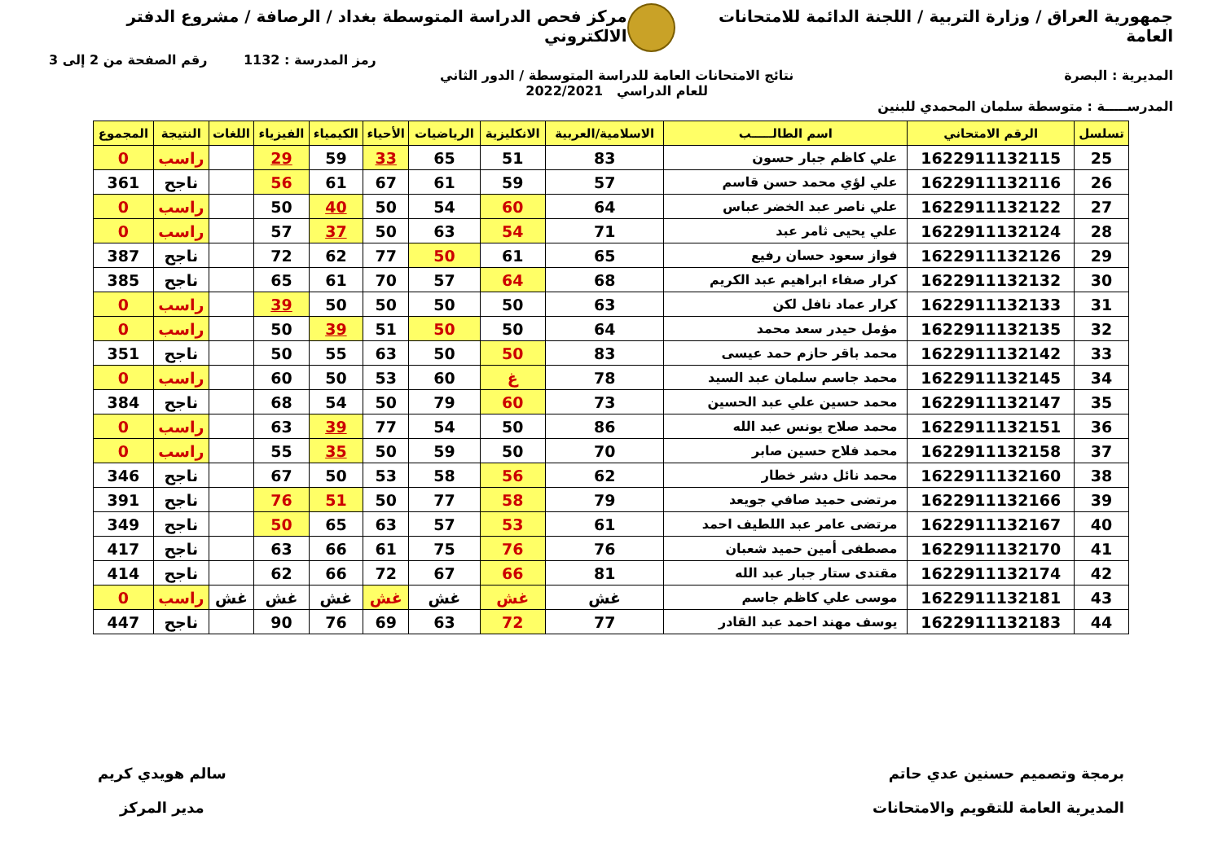جمهورية العراق / وزارة التربية / اللجنة الدائمة للامتحانات العامة
مركز فحص الدراسة المتوسطة بغداد / الرصافة / مشروع الدفتر الالكتروني
رمز المدرسة : 1132 رقم الصفحة من 2 إلى 3
المديرية : البصرة نتائج الامتحانات العامة للدراسة المتوسطة / الدور الثاني
للعام الدراسي 2022/2021
المدرســـــة : متوسطة سلمان المحمدي للبنين
| تسلسل | الرقم الامتحاني | اسم الطالـــــب | الاسلامية/العربية | الانكليزية | الرياضيات | الأحياء | الكيمياء | الفيزياء | اللغات | النتيجة | المجموع |
| --- | --- | --- | --- | --- | --- | --- | --- | --- | --- | --- | --- |
| 25 | 1622911132115 | علي كاظم جبار حسون | 83 | 51 | 65 | 33 | 59 | 29 | | راسب | 0 |
| 26 | 1622911132116 | علي لؤي محمد حسن قاسم | 57 | 59 | 61 | 67 | 61 | 56 | | ناجح | 361 |
| 27 | 1622911132122 | علي ناصر عبد الخضر عباس | 64 | 60 | 54 | 50 | 40 | 50 | | راسب | 0 |
| 28 | 1622911132124 | علي يحيى ثامر عبد | 71 | 54 | 63 | 50 | 37 | 57 | | راسب | 0 |
| 29 | 1622911132126 | فواز سعود حسان رفيع | 65 | 61 | 50 | 77 | 62 | 72 | | ناجح | 387 |
| 30 | 1622911132132 | كرار صفاء ابراهيم عبد الكريم | 68 | 64 | 57 | 70 | 61 | 65 | | ناجح | 385 |
| 31 | 1622911132133 | كرار عماد نافل لكن | 63 | 50 | 50 | 50 | 50 | 39 | | راسب | 0 |
| 32 | 1622911132135 | مؤمل حيدر سعد محمد | 64 | 50 | 50 | 51 | 39 | 50 | | راسب | 0 |
| 33 | 1622911132142 | محمد باقر حازم حمد عيسى | 83 | 50 | 50 | 63 | 55 | 50 | | ناجح | 351 |
| 34 | 1622911132145 | محمد جاسم سلمان عبد السيد | 78 | غ | 60 | 53 | 50 | 60 | | راسب | 0 |
| 35 | 1622911132147 | محمد حسين علي عبد الحسين | 73 | 60 | 79 | 50 | 54 | 68 | | ناجح | 384 |
| 36 | 1622911132151 | محمد صلاح يونس عبد الله | 86 | 50 | 54 | 77 | 39 | 63 | | راسب | 0 |
| 37 | 1622911132158 | محمد فلاح حسين صابر | 70 | 50 | 59 | 50 | 35 | 55 | | راسب | 0 |
| 38 | 1622911132160 | محمد نائل دشر خطار | 62 | 56 | 58 | 53 | 50 | 67 | | ناجح | 346 |
| 39 | 1622911132166 | مرتضى حميد صافي جويعد | 79 | 58 | 77 | 50 | 51 | 76 | | ناجح | 391 |
| 40 | 1622911132167 | مرتضى عامر عبد اللطيف احمد | 61 | 53 | 57 | 63 | 65 | 50 | | ناجح | 349 |
| 41 | 1622911132170 | مصطفى أمين حميد شعبان | 76 | 76 | 75 | 61 | 66 | 63 | | ناجح | 417 |
| 42 | 1622911132174 | مقتدى ستار جبار عبد الله | 81 | 66 | 67 | 72 | 66 | 62 | | ناجح | 414 |
| 43 | 1622911132181 | موسى علي كاظم جاسم | غش | غش | غش | غش | غش | غش | غش | راسب | 0 |
| 44 | 1622911132183 | يوسف مهند احمد عبد القادر | 77 | 72 | 63 | 69 | 76 | 90 | | ناجح | 447 |
برمجة وتصميم حسنين عدي حاتم
المديرية العامة للتقويم والامتحانات
سالم هويدي كريم
مدير المركز